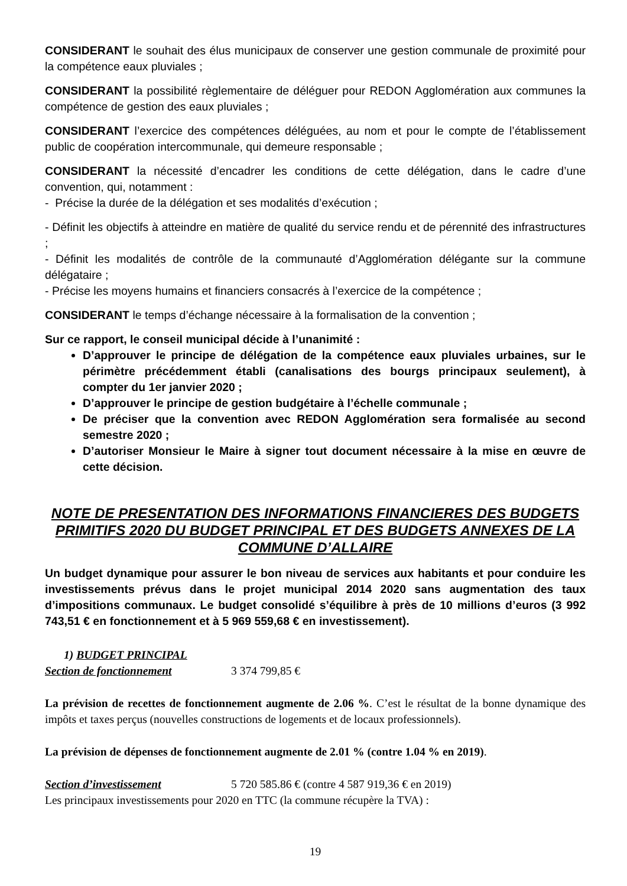CONSIDERANT le souhait des élus municipaux de conserver une gestion communale de proximité pour la compétence eaux pluviales ;
CONSIDERANT la possibilité règlementaire de déléguer pour REDON Agglomération aux communes la compétence de gestion des eaux pluviales ;
CONSIDERANT l’exercice des compétences déléguées, au nom et pour le compte de l’établissement public de coopération intercommunale, qui demeure responsable ;
CONSIDERANT la nécessité d’encadrer les conditions de cette délégation, dans le cadre d’une convention, qui, notamment :
- Précise la durée de la délégation et ses modalités d’exécution ;
- Définit les objectifs à atteindre en matière de qualité du service rendu et de pérennité des infrastructures ;
- Définit les modalités de contrôle de la communauté d’Agglomération délégante sur la commune délégataire ;
- Précise les moyens humains et financiers consacrés à l’exercice de la compétence ;
CONSIDERANT le temps d’échange nécessaire à la formalisation de la convention ;
Sur ce rapport, le conseil municipal décide à l’unanimité :
D’approuver le principe de délégation de la compétence eaux pluviales urbaines, sur le périmètre précédemment établi (canalisations des bourgs principaux seulement), à compter du 1er janvier 2020 ;
D’approuver le principe de gestion budgétaire à l’échelle communale ;
De préciser que la convention avec REDON Agglomération sera formalisée au second semestre 2020 ;
D’autoriser Monsieur le Maire à signer tout document nécessaire à la mise en œuvre de cette décision.
NOTE DE PRESENTATION DES INFORMATIONS FINANCIERES DES BUDGETS PRIMITIFS 2020 DU BUDGET PRINCIPAL ET DES BUDGETS ANNEXES DE LA COMMUNE D’ALLAIRE
Un budget dynamique pour assurer le bon niveau de services aux habitants et pour conduire les investissements prévus dans le projet municipal 2014 2020 sans augmentation des taux d’impositions communaux. Le budget consolidé s’équilibre à près de 10 millions d’euros (3 992 743,51 € en fonctionnement et à 5 969 559,68 € en investissement).
1) BUDGET PRINCIPAL
Section de fonctionnement 3 374 799,85 €
La prévision de recettes de fonctionnement augmente de 2.06 %. C’est le résultat de la bonne dynamique des impôts et taxes perçus (nouvelles constructions de logements et de locaux professionnels).
La prévision de dépenses de fonctionnement augmente de 2.01 % (contre 1.04 % en 2019).
Section d’investissement 5 720 585.86 € (contre 4 587 919,36 € en 2019)
Les principaux investissements pour 2020 en TTC (la commune récupère la TVA) :
19